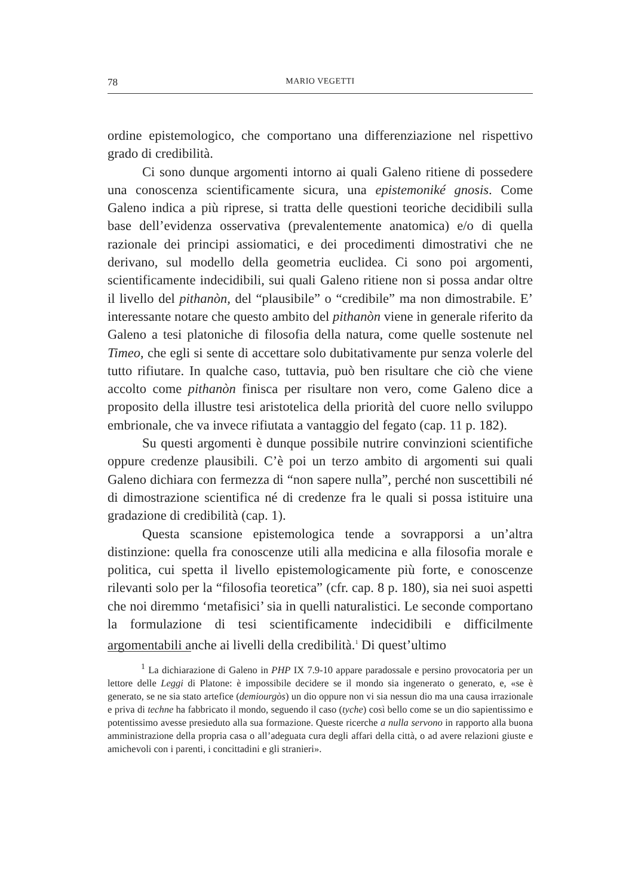78 MARIO VEGETTI
ordine epistemologico, che comportano una differenziazione nel rispettivo grado di credibilità.
Ci sono dunque argomenti intorno ai quali Galeno ritiene di possedere una conoscenza scientificamente sicura, una epistemoniké gnosis. Come Galeno indica a più riprese, si tratta delle questioni teoriche decidibili sulla base dell’evidenza osservativa (prevalentemente anatomica) e/o di quella razionale dei principi assiomatici, e dei procedimenti dimostrativi che ne derivano, sul modello della geometria euclidea. Ci sono poi argomenti, scientificamente indecidibili, sui quali Galeno ritiene non si possa andar oltre il livello del pithanòn, del “plausibile” o “credibile” ma non dimostrabile. E’ interessante notare che questo ambito del pithanòn viene in generale riferito da Galeno a tesi platoniche di filosofia della natura, come quelle sostenute nel Timeo, che egli si sente di accettare solo dubitativamente pur senza volerle del tutto rifiutare. In qualche caso, tuttavia, può ben risultare che ciò che viene accolto come pithanòn finisca per risultare non vero, come Galeno dice a proposito della illustre tesi aristotelica della priorità del cuore nello sviluppo embrionale, che va invece rifiutata a vantaggio del fegato (cap. 11 p. 182).
Su questi argomenti è dunque possibile nutrire convinzioni scientifiche oppure credenze plausibili. C’è poi un terzo ambito di argomenti sui quali Galeno dichiara con fermezza di “non sapere nulla”, perché non suscettibili né di dimostrazione scientifica né di credenze fra le quali si possa istituire una gradazione di credibilità (cap. 1).
Questa scansione epistemologica tende a sovrapporsi a un’altra distinzione: quella fra conoscenze utili alla medicina e alla filosofia morale e politica, cui spetta il livello epistemologicamente più forte, e conoscenze rilevanti solo per la “filosofia teoretica” (cfr. cap. 8 p. 180), sia nei suoi aspetti che noi diremmo ‘metafisici’ sia in quelli naturalistici. Le seconde comportano la formulazione di tesi scientificamente indecidibili e difficilmente argomentabili anche ai livelli della credibilità.<sup>1</sup> Di quest’ultimo
<sup>1</sup> La dichiarazione di Galeno in PHP IX 7.9-10 appare paradossale e persino provocatoria per un lettore delle Leggi di Platone: è impossibile decidere se il mondo sia ingenerato o generato, e, «se è generato, se ne sia stato artefice (demiourgòs) un dio oppure non vi sia nessun dio ma una causa irrazionale e priva di techne ha fabbricato il mondo, seguendo il caso (tyche) così bello come se un dio sapientissimo e potentissimo avesse presieduto alla sua formazione. Queste ricerche a nulla servono in rapporto alla buona amministrazione della propria casa o all’adeguata cura degli affari della città, o ad avere relazioni giuste e amichevoli con i parenti, i concittadini e gli stranieri».